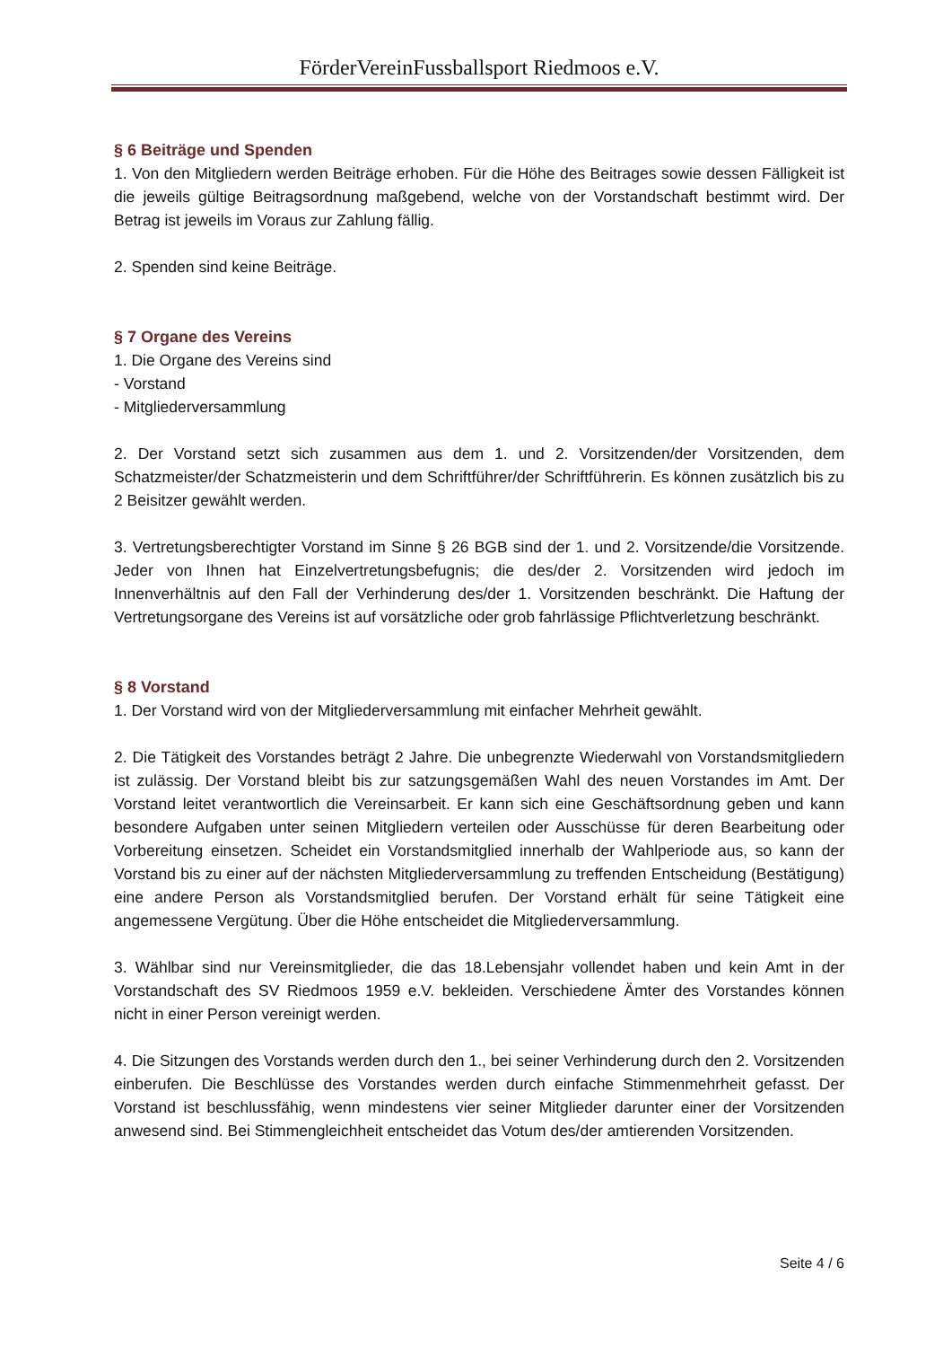FörderVereinFussballsport Riedmoos e.V.
§ 6 Beiträge und Spenden
1. Von den Mitgliedern werden Beiträge erhoben. Für die Höhe des Beitrages sowie dessen Fälligkeit ist die jeweils gültige Beitragsordnung maßgebend, welche von der Vorstandschaft bestimmt wird. Der Betrag ist jeweils im Voraus zur Zahlung fällig.
2. Spenden sind keine Beiträge.
§ 7 Organe des Vereins
1. Die Organe des Vereins sind
- Vorstand
- Mitgliederversammlung
2. Der Vorstand setzt sich zusammen aus dem 1. und 2. Vorsitzenden/der Vorsitzenden, dem Schatzmeister/der Schatzmeisterin und dem Schriftführer/der Schriftführerin. Es können zusätzlich bis zu 2 Beisitzer gewählt werden.
3. Vertretungsberechtigter Vorstand im Sinne § 26 BGB sind der 1. und 2. Vorsitzende/die Vorsitzende. Jeder von Ihnen hat Einzelvertretungsbefugnis; die des/der 2. Vorsitzenden wird jedoch im Innenverhältnis auf den Fall der Verhinderung des/der 1. Vorsitzenden beschränkt. Die Haftung der Vertretungsorgane des Vereins ist auf vorsätzliche oder grob fahrlässige Pflichtverletzung beschränkt.
§ 8 Vorstand
1. Der Vorstand wird von der Mitgliederversammlung mit einfacher Mehrheit gewählt.
2. Die Tätigkeit des Vorstandes beträgt 2 Jahre. Die unbegrenzte Wiederwahl von Vorstandsmitgliedern ist zulässig. Der Vorstand bleibt bis zur satzungsgemäßen Wahl des neuen Vorstandes im Amt. Der Vorstand leitet verantwortlich die Vereinsarbeit. Er kann sich eine Geschäftsordnung geben und kann besondere Aufgaben unter seinen Mitgliedern verteilen oder Ausschüsse für deren Bearbeitung oder Vorbereitung einsetzen. Scheidet ein Vorstandsmitglied innerhalb der Wahlperiode aus, so kann der Vorstand bis zu einer auf der nächsten Mitgliederversammlung zu treffenden Entscheidung (Bestätigung) eine andere Person als Vorstandsmitglied berufen. Der Vorstand erhält für seine Tätigkeit eine angemessene Vergütung. Über die Höhe entscheidet die Mitgliederversammlung.
3. Wählbar sind nur Vereinsmitglieder, die das 18.Lebensjahr vollendet haben und kein Amt in der Vorstandschaft des SV Riedmoos 1959 e.V. bekleiden. Verschiedene Ämter des Vorstandes können nicht in einer Person vereinigt werden.
4. Die Sitzungen des Vorstands werden durch den 1., bei seiner Verhinderung durch den 2. Vorsitzenden einberufen. Die Beschlüsse des Vorstandes werden durch einfache Stimmenmehrheit gefasst. Der Vorstand ist beschlussfähig, wenn mindestens vier seiner Mitglieder darunter einer der Vorsitzenden anwesend sind. Bei Stimmengleichheit entscheidet das Votum des/der amtierenden Vorsitzenden.
Seite 4 / 6